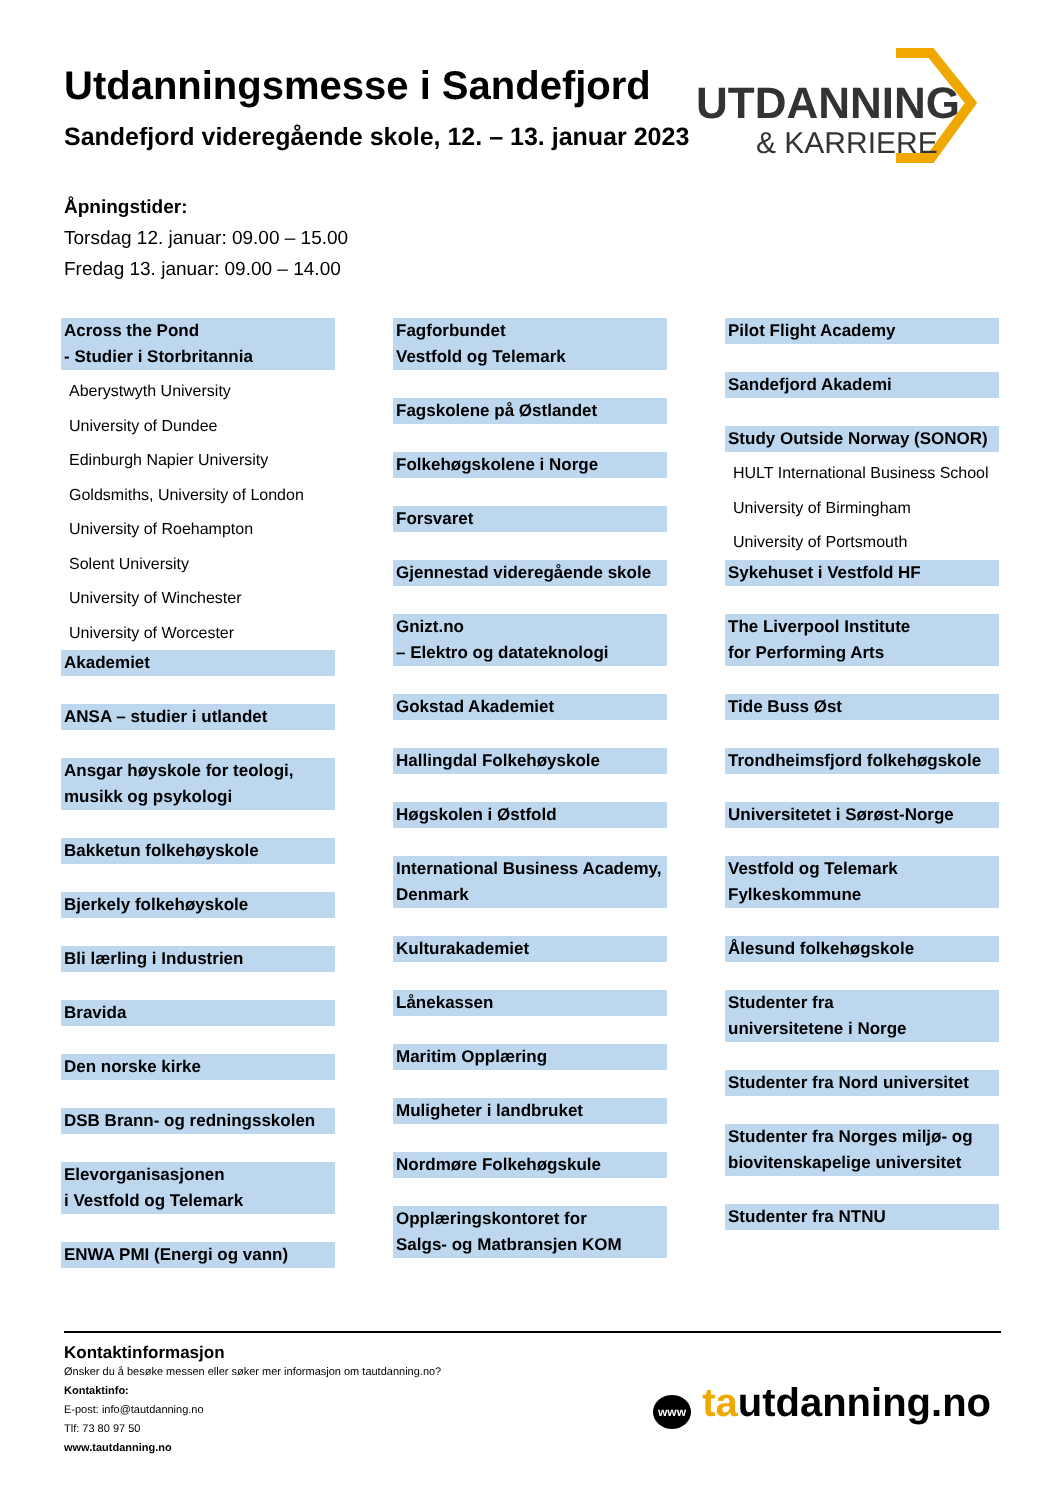UTDANNING
& KARRIERE
Utdanningsmesse i Sandefjord
Sandefjord videregående skole, 12. – 13. januar 2023
Åpningstider:
Torsdag 12. januar: 09.00 – 15.00
Fredag 13. januar: 09.00 – 14.00
Across the Pond
- Studier i Storbritannia
Aberystwyth University
University of Dundee
Edinburgh Napier University
Goldsmiths, University of London
University of Roehampton
Solent University
University of Winchester
University of Worcester
Akademiet
ANSA – studier i utlandet
Ansgar høyskole for teologi, musikk og psykologi
Bakketun folkehøyskole
Bjerkely folkehøyskole
Bli lærling i Industrien
Bravida
Den norske kirke
DSB Brann- og redningsskolen
Elevorganisasjonen
i Vestfold og Telemark
ENWA PMI (Energi og vann)
Fagforbundet
Vestfold og Telemark
Fagskolene på Østlandet
Folkehøgskolene i Norge
Forsvaret
Gjennestad videregående skole
Gnizt.no
– Elektro og datateknologi
Gokstad Akademiet
Hallingdal Folkehøyskole
Høgskolen i Østfold
International Business Academy, Denmark
Kulturakademiet
Lånekassen
Maritim Opplæring
Muligheter i landbruket
Nordmøre Folkehøgskule
Opplæringskontoret for
Salgs- og Matbransjen KOM
Pilot Flight Academy
Sandefjord Akademi
Study Outside Norway (SONOR)
HULT International Business School
University of Birmingham
University of Portsmouth
Sykehuset i Vestfold HF
The Liverpool Institute
for Performing Arts
Tide Buss Øst
Trondheimsfjord folkehøgskole
Universitetet i Sørøst-Norge
Vestfold og Telemark
Fylkeskommune
Ålesund folkehøgskole
Studenter fra
universitetene i Norge
Studenter fra Nord universitet
Studenter fra Norges miljø- og biovitenskapelige universitet
Studenter fra NTNU
Kontaktinformasjon
Ønsker du å besøke messen eller søker mer informasjon om tautdanning.no?
Kontaktinfo:
E-post: info@tautdanning.no
Tlf: 73 80 97 50
www.tautdanning.no
www tautdanning.no